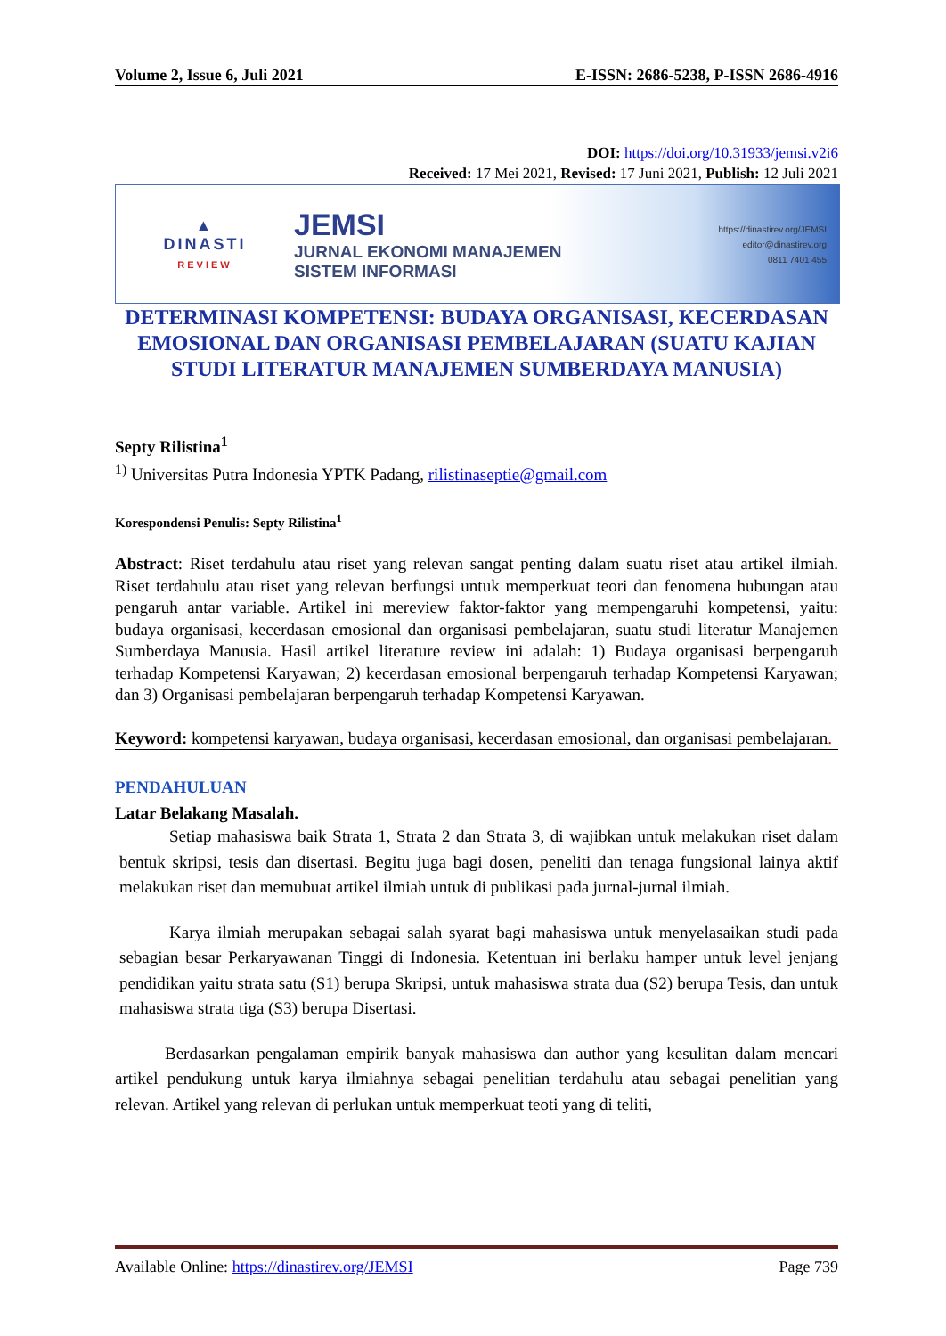Volume 2, Issue 6, Juli 2021 E-ISSN: 2686-5238, P-ISSN 2686-4916
DOI: https://doi.org/10.31933/jemsi.v2i6
Received: 17 Mei 2021, Revised: 17 Juni 2021, Publish: 12 Juli 2021
▲
DINASTI
REVIEW
JEMSI
JURNAL EKONOMI MANAJEMEN
SISTEM INFORMASI
https://dinastirev.org/JEMSI
editor@dinastirev.org
0811 7401 455
DETERMINASI KOMPETENSI: BUDAYA ORGANISASI, KECERDASAN EMOSIONAL DAN ORGANISASI PEMBELAJARAN (SUATU KAJIAN STUDI LITERATUR MANAJEMEN SUMBERDAYA MANUSIA)
Septy Rilistina<sup>1</sup>
<sup>1)</sup> Universitas Putra Indonesia YPTK Padang, rilistinaseptie@gmail.com
Korespondensi Penulis: Septy Rilistina<sup>1</sup>
Abstract: Riset terdahulu atau riset yang relevan sangat penting dalam suatu riset atau artikel ilmiah. Riset terdahulu atau riset yang relevan berfungsi untuk memperkuat teori dan fenomena hubungan atau pengaruh antar variable. Artikel ini mereview faktor-faktor yang mempengaruhi kompetensi, yaitu: budaya organisasi, kecerdasan emosional dan organisasi pembelajaran, suatu studi literatur Manajemen Sumberdaya Manusia. Hasil artikel literature review ini adalah: 1) Budaya organisasi berpengaruh terhadap Kompetensi Karyawan; 2) kecerdasan emosional berpengaruh terhadap Kompetensi Karyawan; dan 3) Organisasi pembelajaran berpengaruh terhadap Kompetensi Karyawan.
Keyword: kompetensi karyawan, budaya organisasi, kecerdasan emosional, dan organisasi pembelajaran.
PENDAHULUAN
Latar Belakang Masalah.
Setiap mahasiswa baik Strata 1, Strata 2 dan Strata 3, di wajibkan untuk melakukan riset dalam bentuk skripsi, tesis dan disertasi. Begitu juga bagi dosen, peneliti dan tenaga fungsional lainya aktif melakukan riset dan memubuat artikel ilmiah untuk di publikasi pada jurnal-jurnal ilmiah.
Karya ilmiah merupakan sebagai salah syarat bagi mahasiswa untuk menyelasaikan studi pada sebagian besar Perkaryawanan Tinggi di Indonesia. Ketentuan ini berlaku hamper untuk level jenjang pendidikan yaitu strata satu (S1) berupa Skripsi, untuk mahasiswa strata dua (S2) berupa Tesis, dan untuk mahasiswa strata tiga (S3) berupa Disertasi.
Berdasarkan pengalaman empirik banyak mahasiswa dan author yang kesulitan dalam mencari artikel pendukung untuk karya ilmiahnya sebagai penelitian terdahulu atau sebagai penelitian yang relevan. Artikel yang relevan di perlukan untuk memperkuat teoti yang di teliti,
Available Online: https://dinastirev.org/JEMSI Page 739